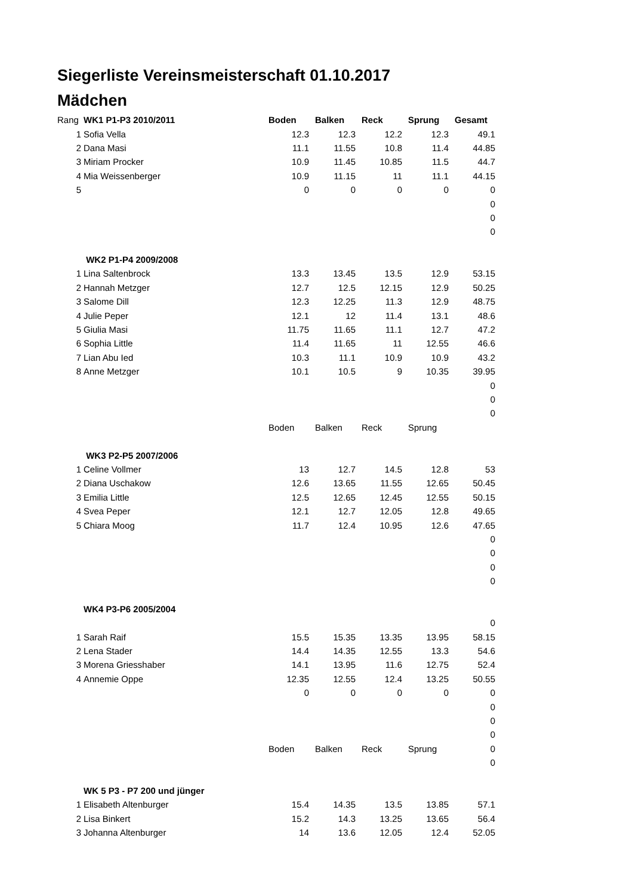Siegerliste Vereinsmeisterschaft 01.10.2017
Mädchen
| Rang | WK1 P1-P3 2010/2011 | Boden | Balken | Reck | Sprung | Gesamt |
| 1 | Sofia Vella | 12.3 | 12.3 | 12.2 | 12.3 | 49.1 |
| 2 | Dana Masi | 11.1 | 11.55 | 10.8 | 11.4 | 44.85 |
| 3 | Miriam Procker | 10.9 | 11.45 | 10.85 | 11.5 | 44.7 |
| 4 | Mia Weissenberger | 10.9 | 11.15 | 11 | 11.1 | 44.15 |
| 5 | | 0 | 0 | 0 | 0 | 0 |
| | | | | | | 0 |
| | | | | | | 0 |
| | | | | | | 0 |
| | WK2 P1-P4 2009/2008 | | | | | |
| 1 | Lina Saltenbrock | 13.3 | 13.45 | 13.5 | 12.9 | 53.15 |
| 2 | Hannah Metzger | 12.7 | 12.5 | 12.15 | 12.9 | 50.25 |
| 3 | Salome Dill | 12.3 | 12.25 | 11.3 | 12.9 | 48.75 |
| 4 | Julie Peper | 12.1 | 12 | 11.4 | 13.1 | 48.6 |
| 5 | Giulia Masi | 11.75 | 11.65 | 11.1 | 12.7 | 47.2 |
| 6 | Sophia Little | 11.4 | 11.65 | 11 | 12.55 | 46.6 |
| 7 | Lian Abu Ied | 10.3 | 11.1 | 10.9 | 10.9 | 43.2 |
| 8 | Anne Metzger | 10.1 | 10.5 | 9 | 10.35 | 39.95 |
| | | | | | | 0 |
| | | | | | | 0 |
| | | | | | | 0 |
| | | Boden | Balken | Reck | Sprung | |
| | WK3 P2-P5 2007/2006 | | | | | |
| 1 | Celine Vollmer | 13 | 12.7 | 14.5 | 12.8 | 53 |
| 2 | Diana Uschakow | 12.6 | 13.65 | 11.55 | 12.65 | 50.45 |
| 3 | Emilia Little | 12.5 | 12.65 | 12.45 | 12.55 | 50.15 |
| 4 | Svea Peper | 12.1 | 12.7 | 12.05 | 12.8 | 49.65 |
| 5 | Chiara Moog | 11.7 | 12.4 | 10.95 | 12.6 | 47.65 |
| | | | | | | 0 |
| | | | | | | 0 |
| | | | | | | 0 |
| | | | | | | 0 |
| | WK4 P3-P6 2005/2004 | | | | | |
| | | | | | | 0 |
| 1 | Sarah Raif | 15.5 | 15.35 | 13.35 | 13.95 | 58.15 |
| 2 | Lena Stader | 14.4 | 14.35 | 12.55 | 13.3 | 54.6 |
| 3 | Morena Griesshaber | 14.1 | 13.95 | 11.6 | 12.75 | 52.4 |
| 4 | Annemie Oppe | 12.35 | 12.55 | 12.4 | 13.25 | 50.55 |
| | | 0 | 0 | 0 | 0 | 0 |
| | | | | | | 0 |
| | | | | | | 0 |
| | | | | | | 0 |
| | | Boden | Balken | Reck | Sprung | 0 |
| | | | | | | 0 |
| | WK 5 P3 - P7 200 und jünger | | | | | |
| 1 | Elisabeth Altenburger | 15.4 | 14.35 | 13.5 | 13.85 | 57.1 |
| 2 | Lisa Binkert | 15.2 | 14.3 | 13.25 | 13.65 | 56.4 |
| 3 | Johanna Altenburger | 14 | 13.6 | 12.05 | 12.4 | 52.05 |